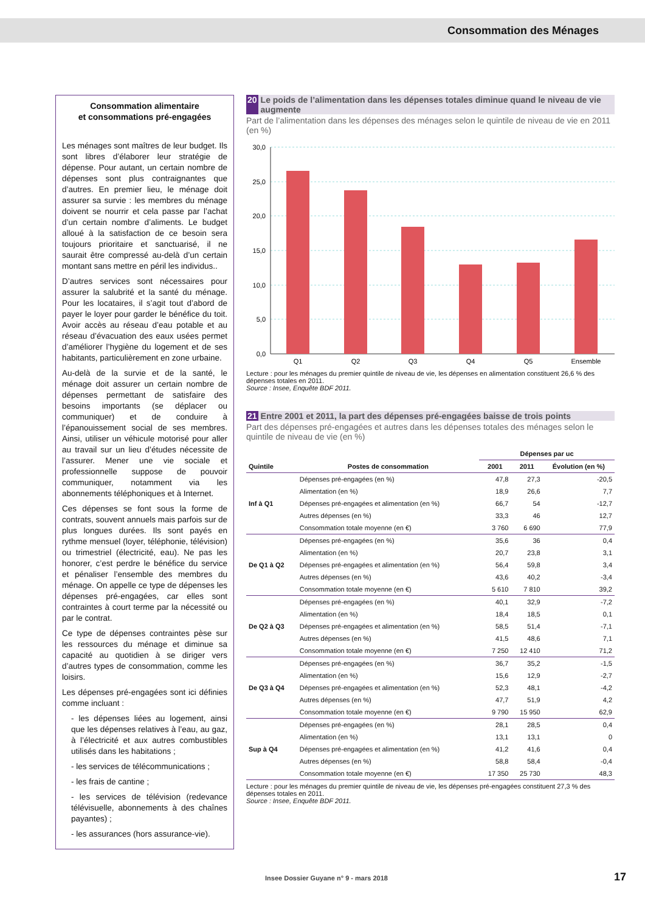Consommation des Ménages
Consommation alimentaire
et consommations pré-engagées
Les ménages sont maîtres de leur budget. Ils sont libres d’élaborer leur stratégie de dépense. Pour autant, un certain nombre de dépenses sont plus contraignantes que d’autres. En premier lieu, le ménage doit assurer sa survie : les membres du ménage doivent se nourrir et cela passe par l’achat d’un certain nombre d’aliments. Le budget alloué à la satisfaction de ce besoin sera toujours prioritaire et sanctuarisé, il ne saurait être compressé au-delà d’un certain montant sans mettre en péril les individus..
D’autres services sont nécessaires pour assurer la salubrité et la santé du ménage. Pour les locataires, il s’agit tout d’abord de payer le loyer pour garder le bénéfice du toit. Avoir accès au réseau d’eau potable et au réseau d’évacuation des eaux usées permet d’améliorer l’hygiène du logement et de ses habitants, particulièrement en zone urbaine.
Au-delà de la survie et de la santé, le ménage doit assurer un certain nombre de dépenses permettant de satisfaire des besoins importants (se déplacer ou communiquer) et de conduire à l’épanouissement social de ses membres. Ainsi, utiliser un véhicule motorisé pour aller au travail sur un lieu d’études nécessite de l’assurer. Mener une vie sociale et professionnelle suppose de pouvoir communiquer, notamment via les abonnements téléphoniques et à Internet.
Ces dépenses se font sous la forme de contrats, souvent annuels mais parfois sur de plus longues durées. Ils sont payés en rythme mensuel (loyer, téléphonie, télévision) ou trimestriel (électricité, eau). Ne pas les honorer, c’est perdre le bénéfice du service et pénaliser l’ensemble des membres du ménage. On appelle ce type de dépenses les dépenses pré-engagées, car elles sont contraintes à court terme par la nécessité ou par le contrat.
Ce type de dépenses contraintes pèse sur les ressources du ménage et diminue sa capacité au quotidien à se diriger vers d’autres types de consommation, comme les loisirs.
Les dépenses pré-engagées sont ici définies comme incluant :
- les dépenses liées au logement, ainsi que les dépenses relatives à l’eau, au gaz, à l’électricité et aux autres combustibles utilisés dans les habitations ;
- les services de télécommunications ;
- les frais de cantine ;
- les services de télévision (redevance télévisuelle, abonnements à des chaînes payantes) ;
- les assurances (hors assurance-vie).
20 Le poids de l’alimentation dans les dépenses totales diminue quand le niveau de vie augmente
Part de l’alimentation dans les dépenses des ménages selon le quintile de niveau de vie en 2011 (en %)
30,0
25,0
20,0
15,0
10,0
5,0
0,0
Q1
Q2
Q3
Q4
Q5
Ensemble
Lecture : pour les ménages du premier quintile de niveau de vie, les dépenses en alimentation constituent 26,6 % des dépenses totales en 2011.
Source : Insee, Enquête BDF 2011.
21 Entre 2001 et 2011, la part des dépenses pré-engagées baisse de trois points
Part des dépenses pré-engagées et autres dans les dépenses totales des ménages selon le quintile de niveau de vie (en %)
| | | Dépenses par uc | | |
| Quintile | Postes de consommation | 2001 | 2011 | Évolution (en %) |
| Inf à Q1 | Dépenses pré-engagées (en %) | 47,8 | 27,3 | -20,5 |
| | Alimentation (en %) | 18,9 | 26,6 | 7,7 |
| | Dépenses pré-engagées et alimentation (en %) | 66,7 | 54 | -12,7 |
| | Autres dépenses (en %) | 33,3 | 46 | 12,7 |
| | Consommation totale moyenne (en €) | 3 760 | 6 690 | 77,9 |
| De Q1 à Q2 | Dépenses pré-engagées (en %) | 35,6 | 36 | 0,4 |
| | Alimentation (en %) | 20,7 | 23,8 | 3,1 |
| | Dépenses pré-engagées et alimentation (en %) | 56,4 | 59,8 | 3,4 |
| | Autres dépenses (en %) | 43,6 | 40,2 | -3,4 |
| | Consommation totale moyenne (en €) | 5 610 | 7 810 | 39,2 |
| De Q2 à Q3 | Dépenses pré-engagées (en %) | 40,1 | 32,9 | -7,2 |
| | Alimentation (en %) | 18,4 | 18,5 | 0,1 |
| | Dépenses pré-engagées et alimentation (en %) | 58,5 | 51,4 | -7,1 |
| | Autres dépenses (en %) | 41,5 | 48,6 | 7,1 |
| | Consommation totale moyenne (en €) | 7 250 | 12 410 | 71,2 |
| De Q3 à Q4 | Dépenses pré-engagées (en %) | 36,7 | 35,2 | -1,5 |
| | Alimentation (en %) | 15,6 | 12,9 | -2,7 |
| | Dépenses pré-engagées et alimentation (en %) | 52,3 | 48,1 | -4,2 |
| | Autres dépenses (en %) | 47,7 | 51,9 | 4,2 |
| | Consommation totale moyenne (en €) | 9 790 | 15 950 | 62,9 |
| Sup à Q4 | Dépenses pré-engagées (en %) | 28,1 | 28,5 | 0,4 |
| | Alimentation (en %) | 13,1 | 13,1 | 0 |
| | Dépenses pré-engagées et alimentation (en %) | 41,2 | 41,6 | 0,4 |
| | Autres dépenses (en %) | 58,8 | 58,4 | -0,4 |
| | Consommation totale moyenne (en €) | 17 350 | 25 730 | 48,3 |
Lecture : pour les ménages du premier quintile de niveau de vie, les dépenses pré-engagées constituent 27,3 % des dépenses totales en 2011.
Source : Insee, Enquête BDF 2011.
Insee Dossier Guyane n° 9 - mars 2018
17